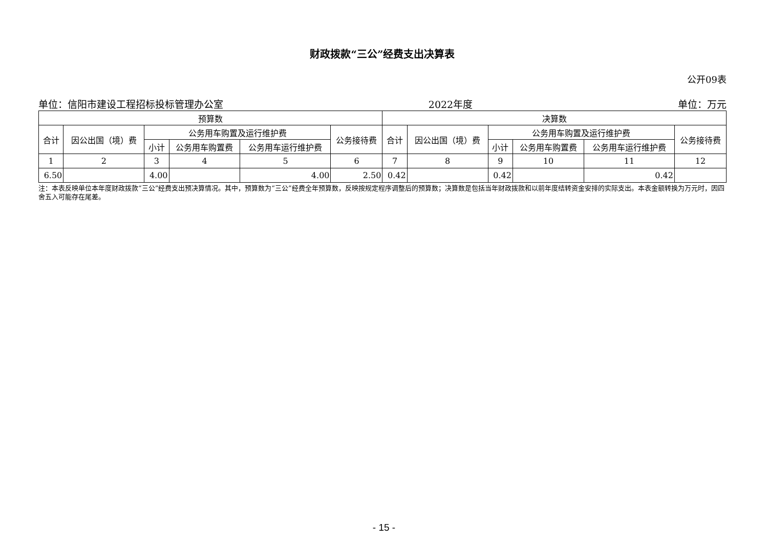财政拨款“三公”经费支出决算表
公开09表
单位：信阳市建设工程招标投标管理办公室 2022年度 单位：万元
| 预算数 | | | | | | 决算数 | | | | | |
| --- | --- | --- | --- | --- | --- | --- | --- | --- | --- | --- | --- |
| 合计 | 因公出国（境）费 | 公务用车购置及运行维护费 | | | 公务接待费 | 合计 | 因公出国（境）费 | 公务用车购置及运行维护费 | | | 公务接待费 |
| | | 小计 | 公务用车购置费 | 公务用车运行维护费 | | | | 小计 | 公务用车购置费 | 公务用车运行维护费 | |
| 1 | 2 | 3 | 4 | 5 | 6 | 7 | 8 | 9 | 10 | 11 | 12 |
| 6.50 | | 4.00 | | 4.00 | 2.50 | 0.42 | | 0.42 | | 0.42 | |
注：本表反映单位本年度财政拨款“三公”经费支出预决算情况。其中，预算数为“三公”经费全年预算数，反映按规定程序调整后的预算数；决算数是包括当年财政拨款和以前年度结转资金安排的实际支出。本表金额转换为万元时，因四舍五入可能存在尾差。
- 15 -